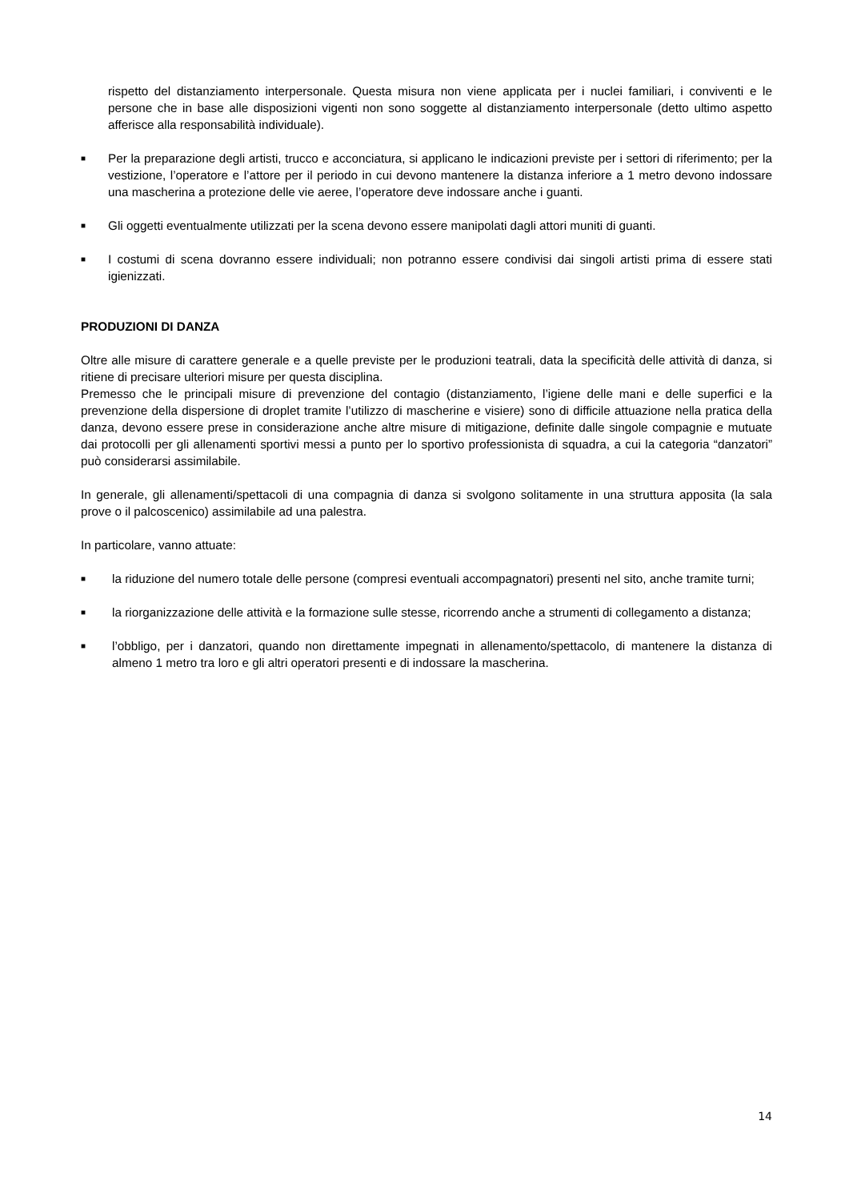rispetto del distanziamento interpersonale. Questa misura non viene applicata per i nuclei familiari, i conviventi e le persone che in base alle disposizioni vigenti non sono soggette al distanziamento interpersonale (detto ultimo aspetto afferisce alla responsabilità individuale).
■
Per la preparazione degli artisti, trucco e acconciatura, si applicano le indicazioni previste per i settori di riferimento; per la vestizione, l’operatore e l’attore per il periodo in cui devono mantenere la distanza inferiore a 1 metro devono indossare una mascherina a protezione delle vie aeree, l’operatore deve indossare anche i guanti.
■
Gli oggetti eventualmente utilizzati per la scena devono essere manipolati dagli attori muniti di guanti.
■
I costumi di scena dovranno essere individuali; non potranno essere condivisi dai singoli artisti prima di essere stati igienizzati.
PRODUZIONI DI DANZA
Oltre alle misure di carattere generale e a quelle previste per le produzioni teatrali, data la specificità delle attività di danza, si ritiene di precisare ulteriori misure per questa disciplina.
Premesso che le principali misure di prevenzione del contagio (distanziamento, l’igiene delle mani e delle superfici e la prevenzione della dispersione di droplet tramite l’utilizzo di mascherine e visiere) sono di difficile attuazione nella pratica della danza, devono essere prese in considerazione anche altre misure di mitigazione, definite dalle singole compagnie e mutuate dai protocolli per gli allenamenti sportivi messi a punto per lo sportivo professionista di squadra, a cui la categoria “danzatori” può considerarsi assimilabile.
In generale, gli allenamenti/spettacoli di una compagnia di danza si svolgono solitamente in una struttura apposita (la sala prove o il palcoscenico) assimilabile ad una palestra.
In particolare, vanno attuate:
■
la riduzione del numero totale delle persone (compresi eventuali accompagnatori) presenti nel sito, anche tramite turni;
■
la riorganizzazione delle attività e la formazione sulle stesse, ricorrendo anche a strumenti di collegamento a distanza;
■
l’obbligo, per i danzatori, quando non direttamente impegnati in allenamento/spettacolo, di mantenere la distanza di almeno 1 metro tra loro e gli altri operatori presenti e di indossare la mascherina.
14